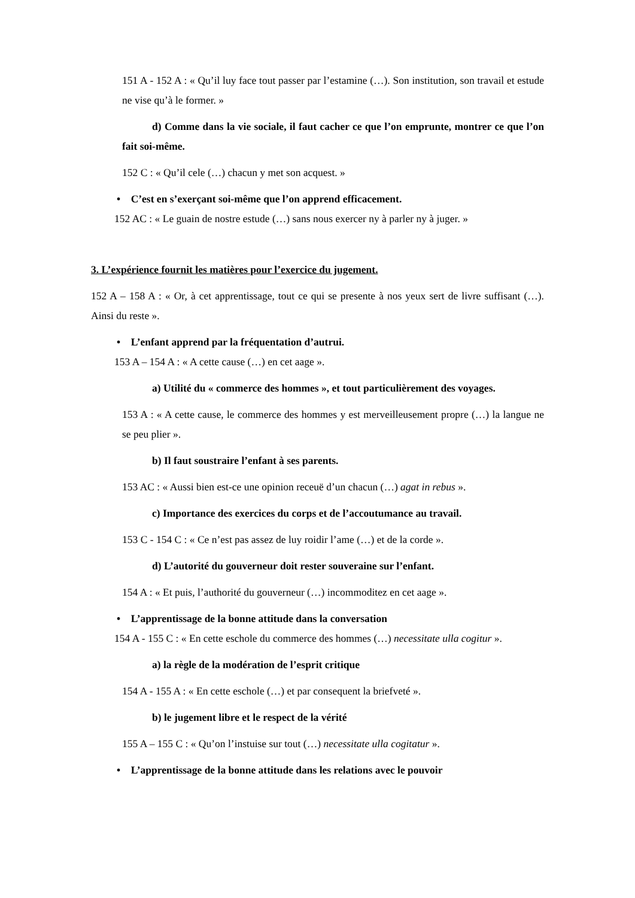151 A - 152 A : « Qu’il luy face tout passer par l’estamine (…). Son institution, son travail et estude ne vise qu’à le former. »
d) Comme dans la vie sociale, il faut cacher ce que l’on emprunte, montrer ce que l’on fait soi-même.
152 C : « Qu’il cele (…) chacun y met son acquest. »
• C’est en s’exerçant soi-même que l’on apprend efficacement.
152 AC : « Le guain de nostre estude (…) sans nous exercer ny à parler ny à juger. »
3. L’expérience fournit les matières pour l’exercice du jugement.
152 A – 158 A : « Or, à cet apprentissage, tout ce qui se presente à nos yeux sert de livre suffisant (…). Ainsi du reste ».
• L’enfant apprend par la fréquentation d’autrui.
153 A – 154 A : « A cette cause (…) en cet aage ».
a) Utilité du « commerce des hommes », et tout particulièrement des voyages.
153 A : « A cette cause, le commerce des hommes y est merveilleusement propre (…) la langue ne se peu plier ».
b) Il faut soustraire l’enfant à ses parents.
153 AC : « Aussi bien est-ce une opinion receuë d’un chacun (…) agat in rebus ».
c) Importance des exercices du corps et de l’accoutumance au travail.
153 C - 154 C : « Ce n’est pas assez de luy roidir l’ame (…) et de la corde ».
d) L’autorité du gouverneur doit rester souveraine sur l’enfant.
154 A : « Et puis, l’authorité du gouverneur (…) incommoditez en cet aage ».
• L’apprentissage de la bonne attitude dans la conversation
154 A - 155 C : « En cette eschole du commerce des hommes (…) necessitate ulla cogitur ».
a) la règle de la modération de l’esprit critique
154 A - 155 A : « En cette eschole (…) et par consequent la briefveté ».
b) le jugement libre et le respect de la vérité
155 A – 155 C : « Qu’on l’instuise sur tout (…) necessitate ulla cogitatur ».
• L’apprentissage de la bonne attitude dans les relations avec le pouvoir